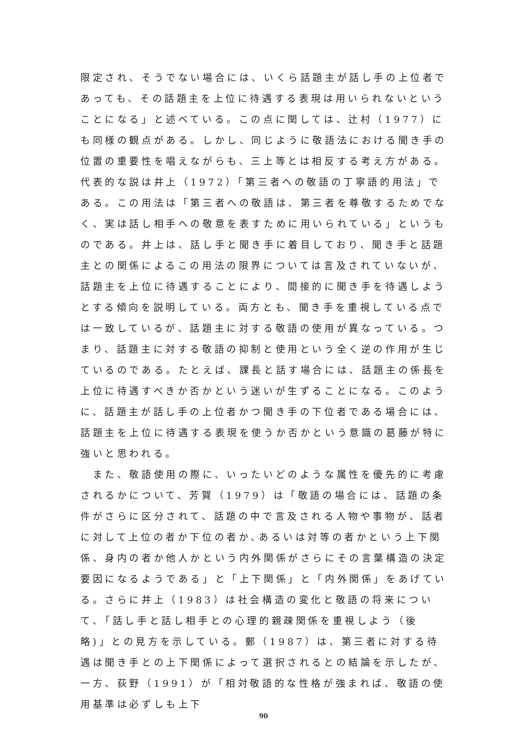限定され、そうでない場合には、いくら話題主が話し手の上位者であっても、その話題主を上位に待遇する表現は用いられないということになる」と述べている。この点に関しては、辻村（1977）にも同様の観点がある。しかし、同じように敬語法における聞き手の位置の重要性を唱えながらも、三上等とは相反する考え方がある。代表的な説は井上（1972）「第三者への敬語の丁寧語的用法」である。この用法は「第三者への敬語は、第三者を尊敬するためでなく、実は話し相手への敬意を表すために用いられている」というものである。井上は、話し手と聞き手に着目しており、聞き手と話題主との関係によるこの用法の限界については言及されていないが、話題主を上位に待遇することにより、間接的に聞き手を待遇しようとする傾向を説明している。両方とも、聞き手を重視している点では一致しているが、話題主に対する敬語の使用が異なっている。つまり、話題主に対する敬語の抑制と使用という全く逆の作用が生じているのである。たとえば、課長と話す場合には、話題主の係長を上位に待遇すべきか否かという迷いが生ずることになる。このように、話題主が話し手の上位者かつ聞き手の下位者である場合には、話題主を上位に待遇する表現を使うか否かという意識の葛藤が特に強いと思われる。
　また、敬語使用の際に、いったいどのような属性を優先的に考慮されるかについて、芳賀（1979）は「敬語の場合には、話題の条件がさらに区分されて、話題の中で言及される人物や事物が、話者に対して上位の者か下位の者か､あるいは対等の者かという上下関係、身内の者か他人かという内外関係がさらにその言葉構造の決定要因になるようである」と「上下関係」と「内外関係」をあげている。さらに井上（1983）は社会構造の変化と敬語の将来について､「話し手と話し相手との心理的親疎関係を重視しよう（後略)」との見方を示している。鄭（1987）は、第三者に対する待遇は聞き手との上下関係によって選択されるとの結論を示したが、一方、荻野（1991）が「相対敬語的な性格が強まれば、敬語の使用基準は必ずしも上下
90